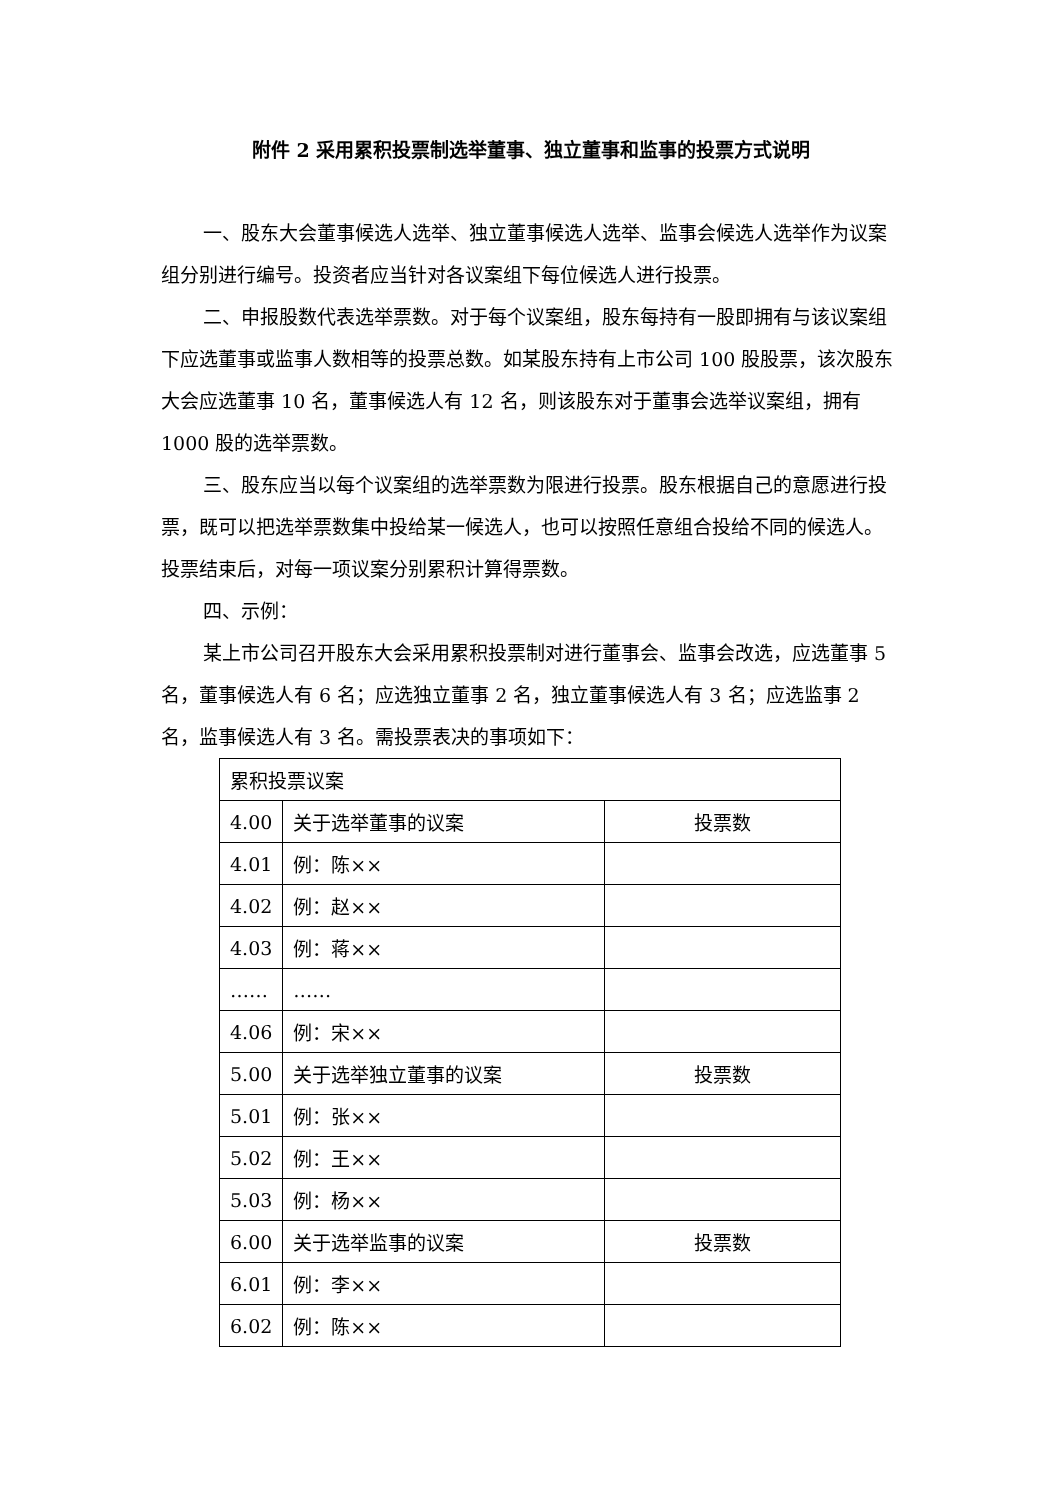附件 2 采用累积投票制选举董事、独立董事和监事的投票方式说明
一、股东大会董事候选人选举、独立董事候选人选举、监事会候选人选举作为议案组分别进行编号。投资者应当针对各议案组下每位候选人进行投票。
二、申报股数代表选举票数。对于每个议案组，股东每持有一股即拥有与该议案组下应选董事或监事人数相等的投票总数。如某股东持有上市公司 100 股股票，该次股东大会应选董事 10 名，董事候选人有 12 名，则该股东对于董事会选举议案组，拥有 1000 股的选举票数。
三、股东应当以每个议案组的选举票数为限进行投票。股东根据自己的意愿进行投票，既可以把选举票数集中投给某一候选人，也可以按照任意组合投给不同的候选人。投票结束后，对每一项议案分别累积计算得票数。
四、示例：
某上市公司召开股东大会采用累积投票制对进行董事会、监事会改选，应选董事 5 名，董事候选人有 6 名；应选独立董事 2 名，独立董事候选人有 3 名；应选监事 2 名，监事候选人有 3 名。需投票表决的事项如下：
| 累积投票议案 | | |
| 4.00 | 关于选举董事的议案 | 投票数 |
| 4.01 | 例：陈×× | |
| 4.02 | 例：赵×× | |
| 4.03 | 例：蒋×× | |
| …… | …… | |
| 4.06 | 例：宋×× | |
| 5.00 | 关于选举独立董事的议案 | 投票数 |
| 5.01 | 例：张×× | |
| 5.02 | 例：王×× | |
| 5.03 | 例：杨×× | |
| 6.00 | 关于选举监事的议案 | 投票数 |
| 6.01 | 例：李×× | |
| 6.02 | 例：陈×× | |